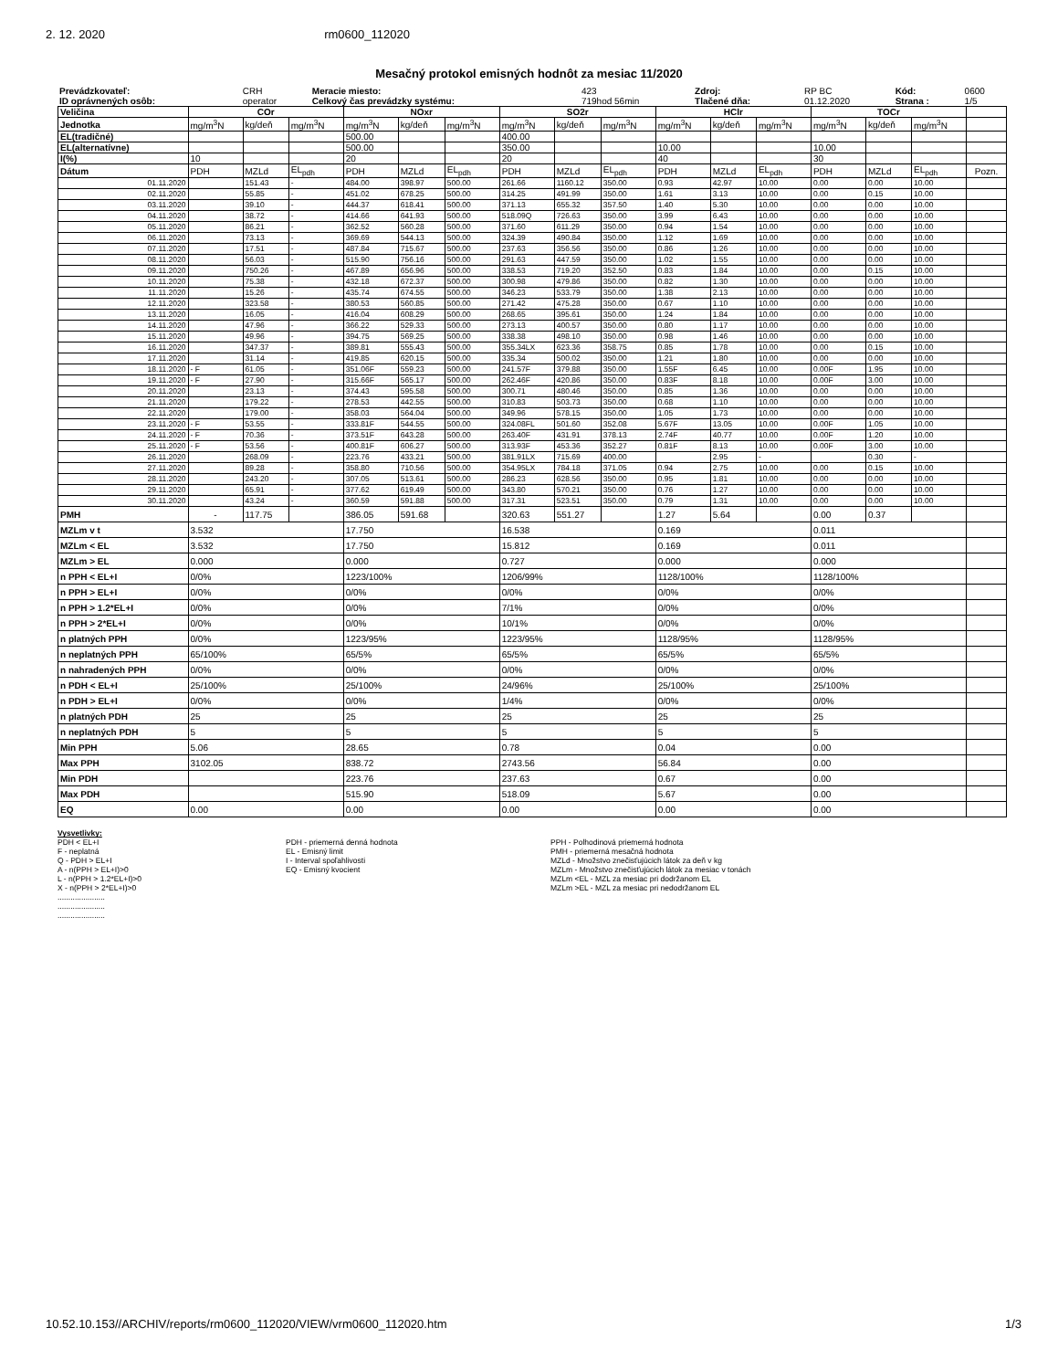2. 12. 2020 rm0600_112020
Mesačný protokol emisných hodnôt za mesiac 11/2020
| Prevádzkovateľ: | CRH | Meracie miesto: | 423 | Zdroj: | RP BC | Kód: | 0600 |
| ID oprávnených osôb: | operator | Celkový čas prevádzky systému: | 719hod 56min | Tlačené dňa: | 01.12.2020 | Strana : | 1/5 |
| Veličina | COr | | | NOxr | | | SO2r | | | HClr | | | TOCr | | | |
| Jednotka | mg/m<sup>3</sup>N | kg/deň | mg/m<sup>3</sup>N | mg/m<sup>3</sup>N | kg/deň | mg/m<sup>3</sup>N | mg/m<sup>3</sup>N | kg/deň | mg/m<sup>3</sup>N | mg/m<sup>3</sup>N | kg/deň | mg/m<sup>3</sup>N | mg/m<sup>3</sup>N | kg/deň | mg/m<sup>3</sup>N | |
| EL(tradičné) | | | | 500.00 | | | 400.00 | | | | | | | | | |
| EL(alternatívne) | | | | 500.00 | | | 350.00 | | | 10.00 | | | 10.00 | | | |
| I(%) | 10 | | | 20 | | | 20 | | | 40 | | | 30 | | | |
| Dátum | PDH | MZLd | EL<sub>pdh</sub> | PDH | MZLd | EL<sub>pdh</sub> | PDH | MZLd | EL<sub>pdh</sub> | PDH | MZLd | EL<sub>pdh</sub> | PDH | MZLd | EL<sub>pdh</sub> | Pozn. |
| 01.11.2020 | | 151.43 | - | 484.00 | 398.97 | 500.00 | 261.66 | 1160.12 | 350.00 | 0.93 | 42.97 | 10.00 | 0.00 | 0.00 | 10.00 | |
| 02.11.2020 | | 55.85 | - | 451.02 | 678.25 | 500.00 | 314.25 | 491.99 | 350.00 | 1.61 | 3.13 | 10.00 | 0.00 | 0.15 | 10.00 | |
| 03.11.2020 | | 39.10 | - | 444.37 | 618.41 | 500.00 | 371.13 | 655.32 | 357.50 | 1.40 | 5.30 | 10.00 | 0.00 | 0.00 | 10.00 | |
| 04.11.2020 | | 38.72 | - | 414.66 | 641.93 | 500.00 | 518.09Q | 726.63 | 350.00 | 3.99 | 6.43 | 10.00 | 0.00 | 0.00 | 10.00 | |
| 05.11.2020 | | 86.21 | - | 362.52 | 560.28 | 500.00 | 371.60 | 611.29 | 350.00 | 0.94 | 1.54 | 10.00 | 0.00 | 0.00 | 10.00 | |
| 06.11.2020 | | 73.13 | - | 369.69 | 544.13 | 500.00 | 324.39 | 490.84 | 350.00 | 1.12 | 1.69 | 10.00 | 0.00 | 0.00 | 10.00 | |
| 07.11.2020 | | 17.51 | - | 487.84 | 715.67 | 500.00 | 237.63 | 356.56 | 350.00 | 0.86 | 1.26 | 10.00 | 0.00 | 0.00 | 10.00 | |
| 08.11.2020 | | 56.03 | - | 515.90 | 756.16 | 500.00 | 291.63 | 447.59 | 350.00 | 1.02 | 1.55 | 10.00 | 0.00 | 0.00 | 10.00 | |
| 09.11.2020 | | 750.26 | - | 467.89 | 656.96 | 500.00 | 338.53 | 719.20 | 352.50 | 0.83 | 1.84 | 10.00 | 0.00 | 0.15 | 10.00 | |
| 10.11.2020 | | 75.38 | - | 432.18 | 672.37 | 500.00 | 300.98 | 479.86 | 350.00 | 0.82 | 1.30 | 10.00 | 0.00 | 0.00 | 10.00 | |
| 11.11.2020 | | 15.26 | - | 435.74 | 674.55 | 500.00 | 346.23 | 533.79 | 350.00 | 1.38 | 2.13 | 10.00 | 0.00 | 0.00 | 10.00 | |
| 12.11.2020 | | 323.58 | - | 380.53 | 560.85 | 500.00 | 271.42 | 475.28 | 350.00 | 0.67 | 1.10 | 10.00 | 0.00 | 0.00 | 10.00 | |
| 13.11.2020 | | 16.05 | - | 416.04 | 608.29 | 500.00 | 268.65 | 395.61 | 350.00 | 1.24 | 1.84 | 10.00 | 0.00 | 0.00 | 10.00 | |
| 14.11.2020 | | 47.96 | - | 366.22 | 529.33 | 500.00 | 273.13 | 400.57 | 350.00 | 0.80 | 1.17 | 10.00 | 0.00 | 0.00 | 10.00 | |
| 15.11.2020 | | 49.96 | - | 394.75 | 569.25 | 500.00 | 338.38 | 498.10 | 350.00 | 0.98 | 1.46 | 10.00 | 0.00 | 0.00 | 10.00 | |
| 16.11.2020 | | 347.37 | - | 389.81 | 555.43 | 500.00 | 355.34LX | 623.36 | 358.75 | 0.85 | 1.78 | 10.00 | 0.00 | 0.15 | 10.00 | |
| 17.11.2020 | | 31.14 | - | 419.85 | 620.15 | 500.00 | 335.34 | 500.02 | 350.00 | 1.21 | 1.80 | 10.00 | 0.00 | 0.00 | 10.00 | |
| 18.11.2020 | - F | 61.05 | - | 351.06F | 559.23 | 500.00 | 241.57F | 379.88 | 350.00 | 1.55F | 6.45 | 10.00 | 0.00F | 1.95 | 10.00 | |
| 19.11.2020 | - F | 27.90 | - | 315.66F | 565.17 | 500.00 | 262.46F | 420.86 | 350.00 | 0.83F | 8.18 | 10.00 | 0.00F | 3.00 | 10.00 | |
| 20.11.2020 | | 23.13 | - | 374.43 | 595.58 | 500.00 | 300.71 | 480.46 | 350.00 | 0.85 | 1.36 | 10.00 | 0.00 | 0.00 | 10.00 | |
| 21.11.2020 | | 179.22 | - | 278.53 | 442.55 | 500.00 | 310.83 | 503.73 | 350.00 | 0.68 | 1.10 | 10.00 | 0.00 | 0.00 | 10.00 | |
| 22.11.2020 | | 179.00 | - | 358.03 | 564.04 | 500.00 | 349.96 | 578.15 | 350.00 | 1.05 | 1.73 | 10.00 | 0.00 | 0.00 | 10.00 | |
| 23.11.2020 | - F | 53.55 | - | 333.81F | 544.55 | 500.00 | 324.08FL | 501.60 | 352.08 | 5.67F | 13.05 | 10.00 | 0.00F | 1.05 | 10.00 | |
| 24.11.2020 | - F | 70.36 | - | 373.51F | 643.28 | 500.00 | 263.40F | 431.91 | 378.13 | 2.74F | 40.77 | 10.00 | 0.00F | 1.20 | 10.00 | |
| 25.11.2020 | - F | 53.56 | - | 400.81F | 606.27 | 500.00 | 313.93F | 453.36 | 352.27 | 0.81F | 8.13 | 10.00 | 0.00F | 3.00 | 10.00 | |
| 26.11.2020 | | 268.09 | - | 223.76 | 433.21 | 500.00 | 381.91LX | 715.69 | 400.00 | | 2.95 | - | | 0.30 | - | |
| 27.11.2020 | | 89.28 | - | 358.80 | 710.56 | 500.00 | 354.95LX | 784.18 | 371.05 | 0.94 | 2.75 | 10.00 | 0.00 | 0.15 | 10.00 | |
| 28.11.2020 | | 243.20 | - | 307.05 | 513.61 | 500.00 | 286.23 | 628.56 | 350.00 | 0.95 | 1.81 | 10.00 | 0.00 | 0.00 | 10.00 | |
| 29.11.2020 | | 65.91 | - | 377.62 | 619.49 | 500.00 | 343.80 | 570.21 | 350.00 | 0.76 | 1.27 | 10.00 | 0.00 | 0.00 | 10.00 | |
| 30.11.2020 | | 43.24 | - | 360.59 | 591.88 | 500.00 | 317.31 | 523.51 | 350.00 | 0.79 | 1.31 | 10.00 | 0.00 | 0.00 | 10.00 | |
| PMH | - | 117.75 | | 386.05 | 591.68 | | 320.63 | 551.27 | | 1.27 | 5.64 | | 0.00 | 0.37 | | |
| MZLm v t | 3.532 | | | 17.750 | | | 16.538 | | | 0.169 | | | 0.011 | | | |
| MZLm < EL | 3.532 | | | 17.750 | | | 15.812 | | | 0.169 | | | 0.011 | | | |
| MZLm > EL | 0.000 | | | 0.000 | | | 0.727 | | | 0.000 | | | 0.000 | | | |
| n PPH < EL+I | 0/0% | | | 1223/100% | | | 1206/99% | | | 1128/100% | | | 1128/100% | | | |
| n PPH > EL+I | 0/0% | | | 0/0% | | | 0/0% | | | 0/0% | | | 0/0% | | | |
| n PPH > 1.2*EL+I | 0/0% | | | 0/0% | | | 7/1% | | | 0/0% | | | 0/0% | | | |
| n PPH > 2*EL+I | 0/0% | | | 0/0% | | | 10/1% | | | 0/0% | | | 0/0% | | | |
| n platných PPH | 0/0% | | | 1223/95% | | | 1223/95% | | | 1128/95% | | | 1128/95% | | | |
| n neplatných PPH | 65/100% | | | 65/5% | | | 65/5% | | | 65/5% | | | 65/5% | | | |
| n nahradených PPH | 0/0% | | | 0/0% | | | 0/0% | | | 0/0% | | | 0/0% | | | |
| n PDH < EL+I | 25/100% | | | 25/100% | | | 24/96% | | | 25/100% | | | 25/100% | | | |
| n PDH > EL+I | 0/0% | | | 0/0% | | | 1/4% | | | 0/0% | | | 0/0% | | | |
| n platných PDH | 25 | | | 25 | | | 25 | | | 25 | | | 25 | | | |
| n neplatných PDH | 5 | | | 5 | | | 5 | | | 5 | | | 5 | | | |
| Min PPH | 5.06 | | | 28.65 | | | 0.78 | | | 0.04 | | | 0.00 | | | |
| Max PPH | 3102.05 | | | 838.72 | | | 2743.56 | | | 56.84 | | | 0.00 | | | |
| Min PDH | | | | 223.76 | | | 237.63 | | | 0.67 | | | 0.00 | | | |
| Max PDH | | | | 515.90 | | | 518.09 | | | 5.67 | | | 0.00 | | | |
| EQ | 0.00 | | | 0.00 | | | 0.00 | | | 0.00 | | | 0.00 | | | |
Vysvetlivky:
PDH < EL+I
F - neplatná
Q - PDH > EL+I
A - n(PPH > EL+I)>0
L - n(PPH > 1.2*EL+I)>0
X - n(PPH > 2*EL+I)>0
......................
......................
......................
PDH - priemerná denná hodnota
EL - Emisný limit
I - Interval spoľahlivosti
EQ - Emisný kvocient
PPH - Polhodinová priemerná hodnota
PMH - priemerná mesačná hodnota
MZLd - Množstvo znečisťujúcich látok za deň v kg
MZLm - Množstvo znečisťujúcich látok za mesiac v tonách
MZLm <EL - MZL za mesiac pri dodržanom EL
MZLm >EL - MZL za mesiac pri nedodržanom EL
10.52.10.153//ARCHIV/reports/rm0600_112020/VIEW/vrm0600_112020.htm 1/3